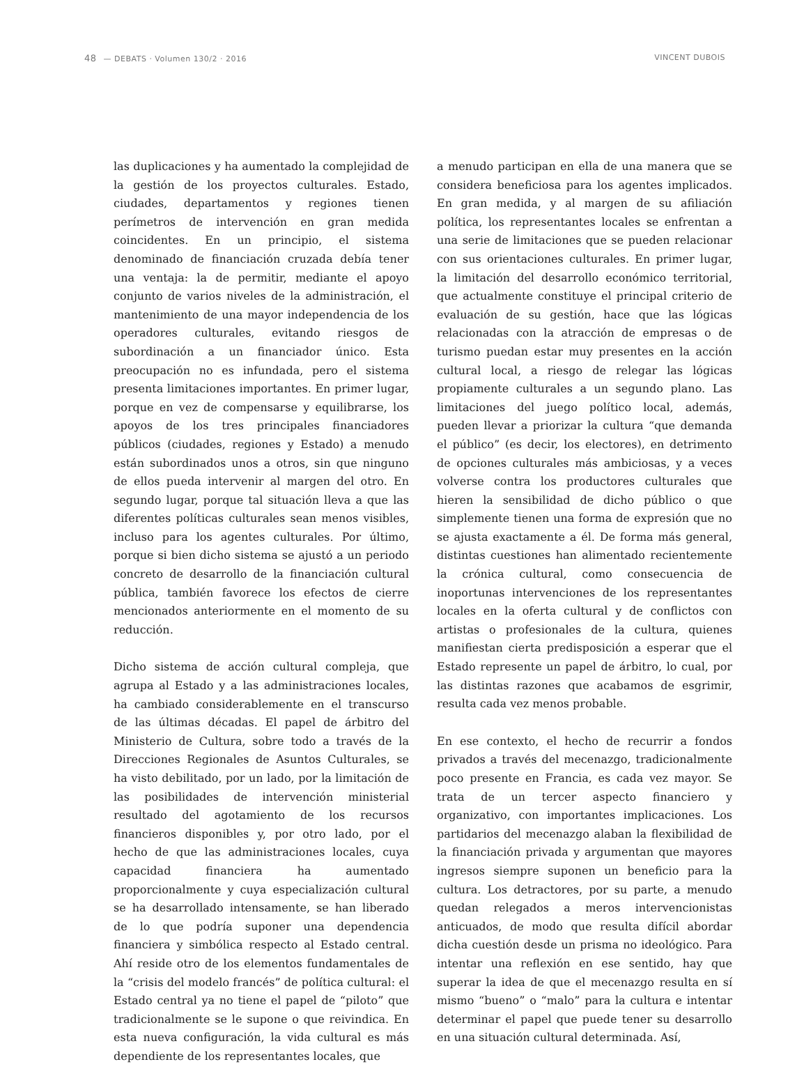48 — DEBATS · Volumen 130/2 · 2016
VINCENT DUBOIS
las duplicaciones y ha aumentado la complejidad de la gestión de los proyectos culturales. Estado, ciudades, departamentos y regiones tienen perímetros de intervención en gran medida coincidentes. En un principio, el sistema denominado de financiación cruzada debía tener una ventaja: la de permitir, mediante el apoyo conjunto de varios niveles de la administración, el mantenimiento de una mayor independencia de los operadores culturales, evitando riesgos de subordinación a un financiador único. Esta preocupación no es infundada, pero el sistema presenta limitaciones importantes. En primer lugar, porque en vez de compensarse y equilibrarse, los apoyos de los tres principales financiadores públicos (ciudades, regiones y Estado) a menudo están subordinados unos a otros, sin que ninguno de ellos pueda intervenir al margen del otro. En segundo lugar, porque tal situación lleva a que las diferentes políticas culturales sean menos visibles, incluso para los agentes culturales. Por último, porque si bien dicho sistema se ajustó a un periodo concreto de desarrollo de la financiación cultural pública, también favorece los efectos de cierre mencionados anteriormente en el momento de su reducción.
Dicho sistema de acción cultural compleja, que agrupa al Estado y a las administraciones locales, ha cambiado considerablemente en el transcurso de las últimas décadas. El papel de árbitro del Ministerio de Cultura, sobre todo a través de la Direcciones Regionales de Asuntos Culturales, se ha visto debilitado, por un lado, por la limitación de las posibilidades de intervención ministerial resultado del agotamiento de los recursos financieros disponibles y, por otro lado, por el hecho de que las administraciones locales, cuya capacidad financiera ha aumentado proporcionalmente y cuya especialización cultural se ha desarrollado intensamente, se han liberado de lo que podría suponer una dependencia financiera y simbólica respecto al Estado central. Ahí reside otro de los elementos fundamentales de la “crisis del modelo francés” de política cultural: el Estado central ya no tiene el papel de “piloto” que tradicionalmente se le supone o que reivindica. En esta nueva configuración, la vida cultural es más dependiente de los representantes locales, que
a menudo participan en ella de una manera que se considera beneficiosa para los agentes implicados. En gran medida, y al margen de su afiliación política, los representantes locales se enfrentan a una serie de limitaciones que se pueden relacionar con sus orientaciones culturales. En primer lugar, la limitación del desarrollo económico territorial, que actualmente constituye el principal criterio de evaluación de su gestión, hace que las lógicas relacionadas con la atracción de empresas o de turismo puedan estar muy presentes en la acción cultural local, a riesgo de relegar las lógicas propiamente culturales a un segundo plano. Las limitaciones del juego político local, además, pueden llevar a priorizar la cultura “que demanda el público” (es decir, los electores), en detrimento de opciones culturales más ambiciosas, y a veces volverse contra los productores culturales que hieren la sensibilidad de dicho público o que simplemente tienen una forma de expresión que no se ajusta exactamente a él. De forma más general, distintas cuestiones han alimentado recientemente la crónica cultural, como consecuencia de inoportunas intervenciones de los representantes locales en la oferta cultural y de conflictos con artistas o profesionales de la cultura, quienes manifiestan cierta predisposición a esperar que el Estado represente un papel de árbitro, lo cual, por las distintas razones que acabamos de esgrimir, resulta cada vez menos probable.
En ese contexto, el hecho de recurrir a fondos privados a través del mecenazgo, tradicionalmente poco presente en Francia, es cada vez mayor. Se trata de un tercer aspecto financiero y organizativo, con importantes implicaciones. Los partidarios del mecenazgo alaban la flexibilidad de la financiación privada y argumentan que mayores ingresos siempre suponen un beneficio para la cultura. Los detractores, por su parte, a menudo quedan relegados a meros intervencionistas anticuados, de modo que resulta difícil abordar dicha cuestión desde un prisma no ideológico. Para intentar una reflexión en ese sentido, hay que superar la idea de que el mecenazgo resulta en sí mismo “bueno” o “malo” para la cultura e intentar determinar el papel que puede tener su desarrollo en una situación cultural determinada. Así,